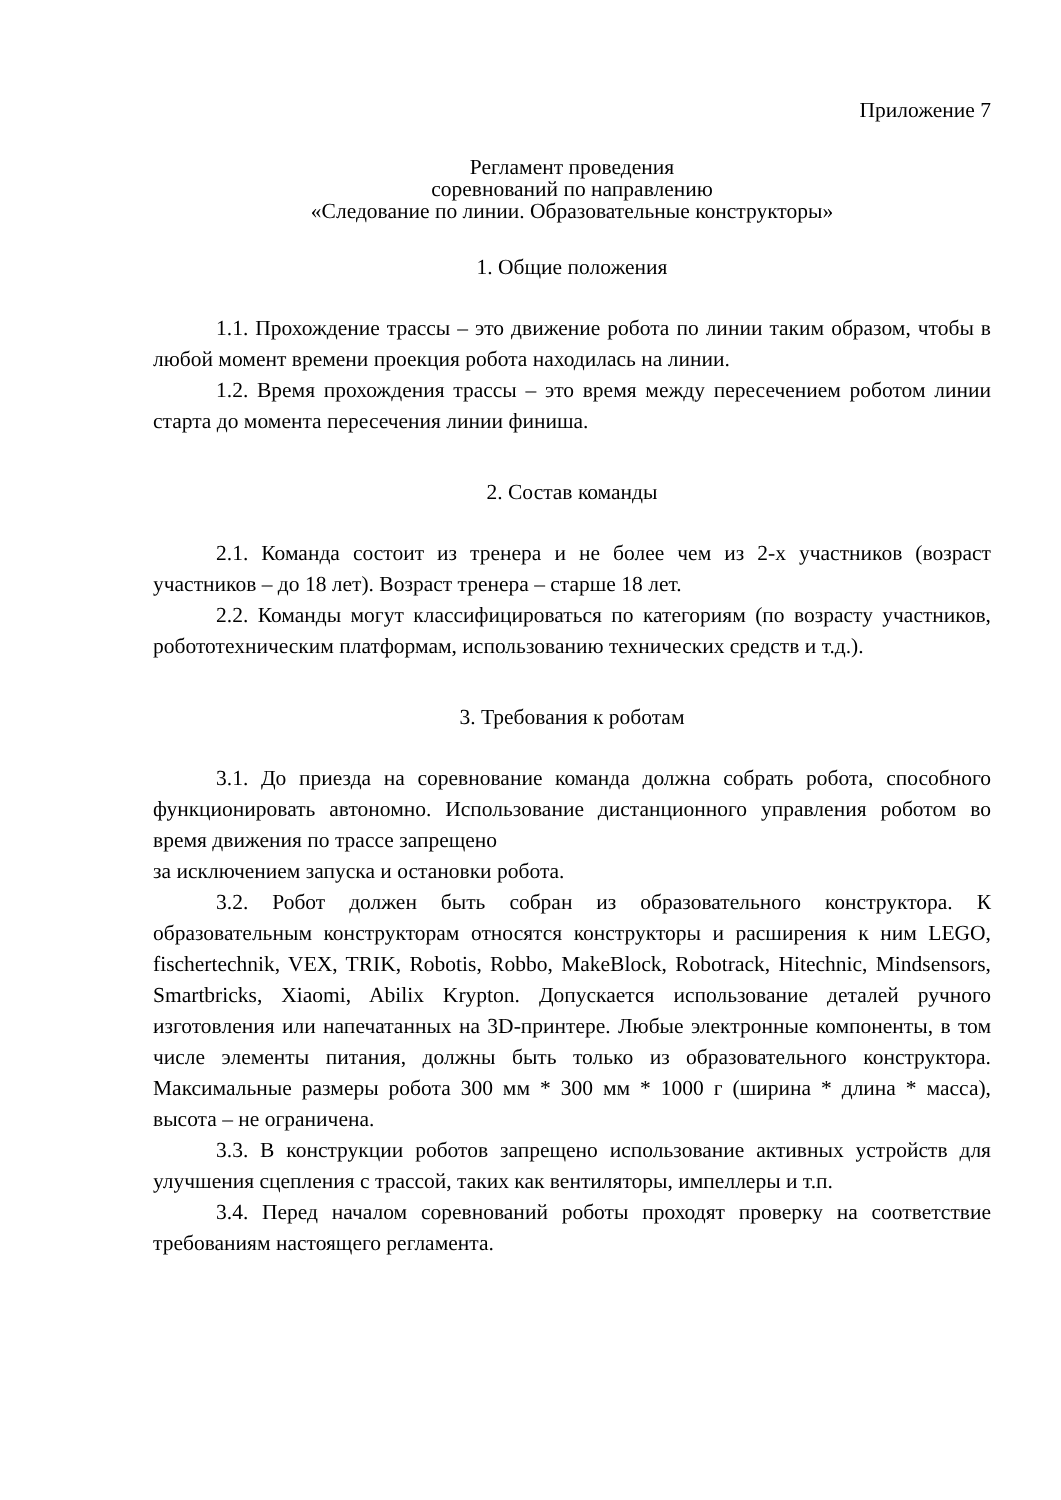Приложение 7
Регламент проведения
соревнований по направлению
«Следование по линии. Образовательные конструкторы»
1. Общие положения
1.1. Прохождение трассы – это движение робота по линии таким образом, чтобы в любой момент времени проекция робота находилась на линии.
1.2. Время прохождения трассы – это время между пересечением роботом линии старта до момента пересечения линии финиша.
2. Состав команды
2.1. Команда состоит из тренера и не более чем из 2-х участников (возраст участников – до 18 лет). Возраст тренера – старше 18 лет.
2.2. Команды могут классифицироваться по категориям (по возрасту участников, робототехническим платформам, использованию технических средств и т.д.).
3. Требования к роботам
3.1. До приезда на соревнование команда должна собрать робота, способного функционировать автономно. Использование дистанционного управления роботом во время движения по трассе запрещено
за исключением запуска и остановки робота.
3.2. Робот должен быть собран из образовательного конструктора. К образовательным конструкторам относятся конструкторы и расширения к ним LEGO, fischertechnik, VEX, TRIK, Robotis, Robbo, MakeBlock, Robotrack, Hitechnic, Mindsensors, Smartbricks, Xiaomi, Abilix Krypton. Допускается использование деталей ручного изготовления или напечатанных на 3D-принтере. Любые электронные компоненты, в том числе элементы питания, должны быть только из образовательного конструктора. Максимальные размеры робота 300 мм * 300 мм * 1000 г (ширина * длина * масса), высота – не ограничена.
3.3. В конструкции роботов запрещено использование активных устройств для улучшения сцепления с трассой, таких как вентиляторы, импеллеры и т.п.
3.4. Перед началом соревнований роботы проходят проверку на соответствие требованиям настоящего регламента.